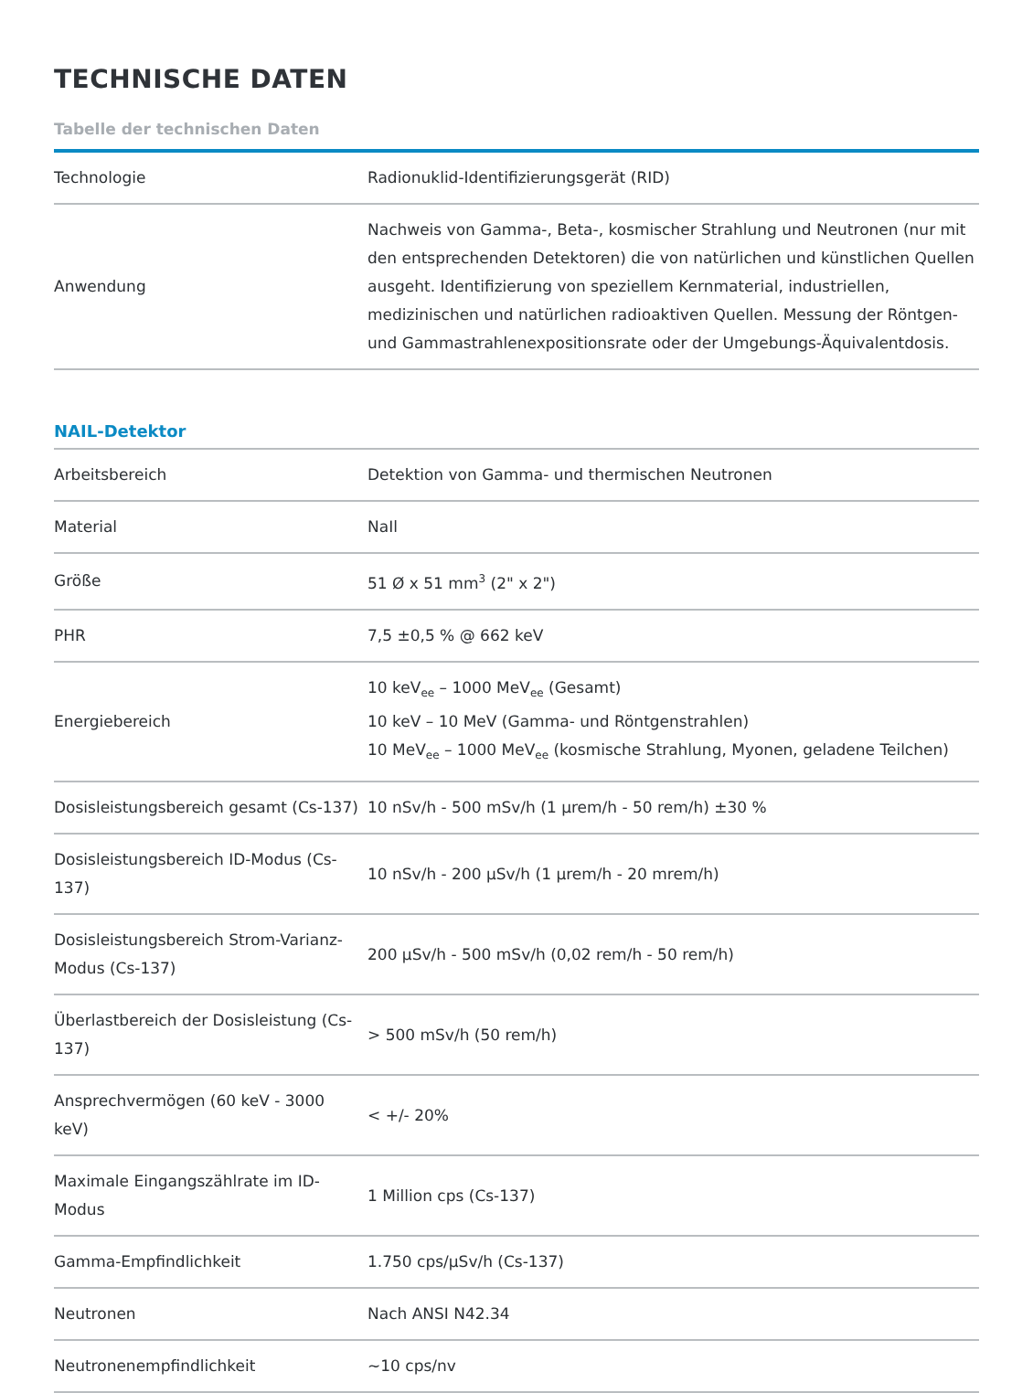TECHNISCHE DATEN
Tabelle der technischen Daten
| Technologie | Radionuklid-Identifizierungsgerät (RID) |
| Anwendung | Nachweis von Gamma-, Beta-, kosmischer Strahlung und Neutronen (nur mit den entsprechenden Detektoren) die von natürlichen und künstlichen Quellen ausgeht. Identifizierung von speziellem Kernmaterial, industriellen, medizinischen und natürlichen radioaktiven Quellen. Messung der Röntgen- und Gammastrahlenexpositionsrate oder der Umgebungs-Äquivalentdosis. |
NAIL-Detektor
| Arbeitsbereich | Detektion von Gamma- und thermischen Neutronen |
| Material | NaIl |
| Größe | 51 Ø x 51 mm<sup>3</sup> (2" x 2") |
| PHR | 7,5 ±0,5 % @ 662 keV |
| Energiebereich | 10 keV<sub>ee</sub> – 1000 MeV<sub>ee</sub> (Gesamt) 10 keV – 10 MeV (Gamma- und Röntgenstrahlen) 10 MeV<sub>ee</sub> – 1000 MeV<sub>ee</sub> (kosmische Strahlung, Myonen, geladene Teilchen) |
| Dosisleistungsbereich gesamt (Cs-137) | 10 nSv/h - 500 mSv/h (1 µrem/h - 50 rem/h) ±30 % |
| Dosisleistungsbereich ID-Modus (Cs-137) | 10 nSv/h - 200 µSv/h (1 µrem/h - 20 mrem/h) |
| Dosisleistungsbereich Strom-Varianz-Modus (Cs-137) | 200 µSv/h - 500 mSv/h (0,02 rem/h - 50 rem/h) |
| Überlastbereich der Dosisleistung (Cs-137) | > 500 mSv/h (50 rem/h) |
| Ansprechvermögen (60 keV - 3000 keV) | < +/- 20% |
| Maximale Eingangszählrate im ID-Modus | 1 Million cps (Cs-137) |
| Gamma-Empfindlichkeit | 1.750 cps/µSv/h (Cs-137) |
| Neutronen | Nach ANSI N42.34 |
| Neutronenempfindlichkeit | ~10 cps/nv |